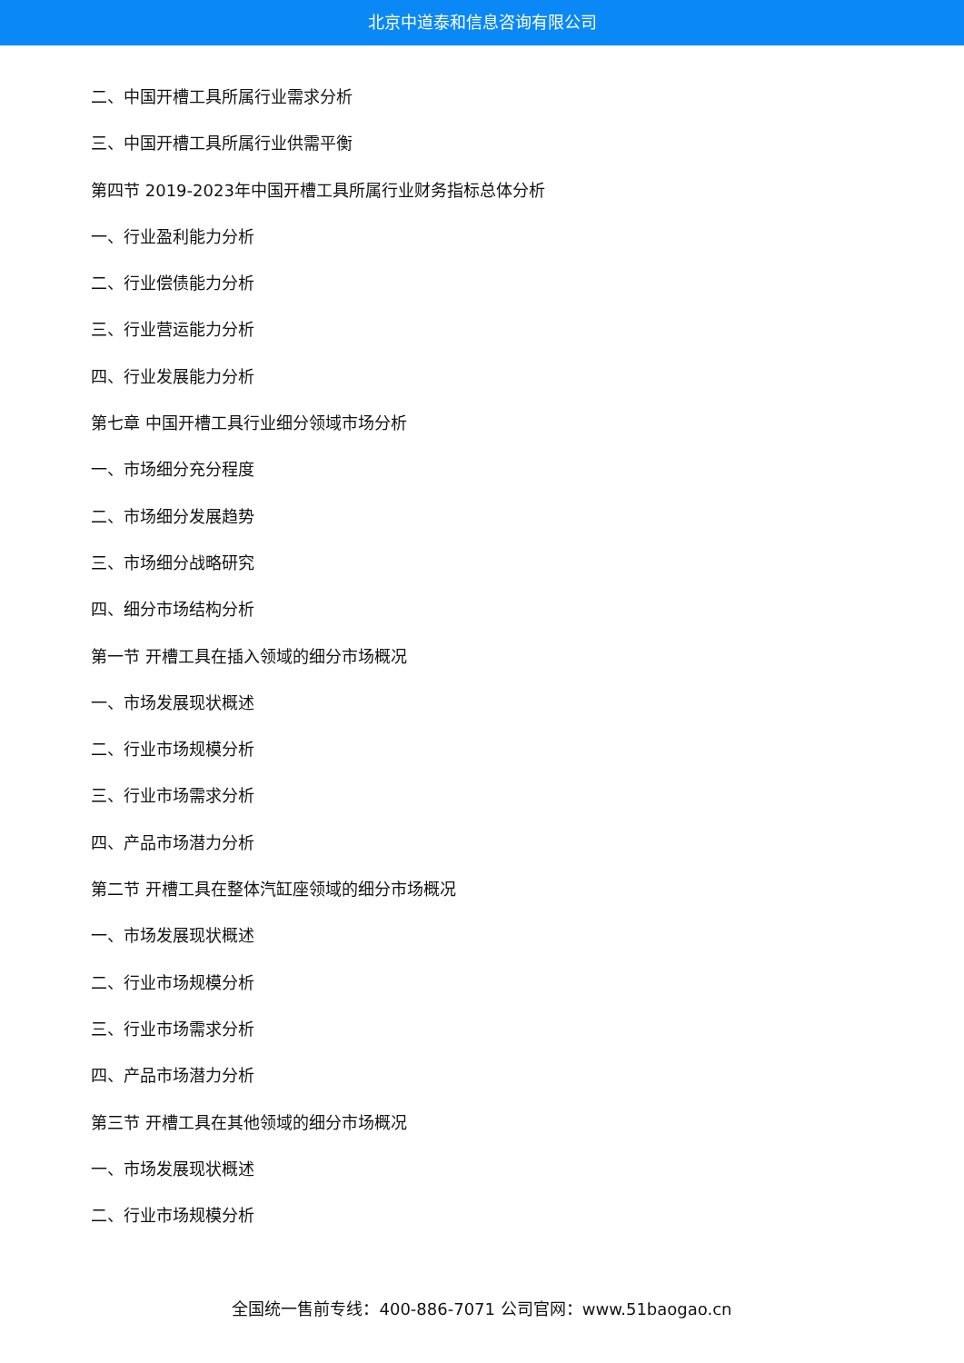北京中道泰和信息咨询有限公司
二、中国开槽工具所属行业需求分析
三、中国开槽工具所属行业供需平衡
第四节 2019-2023年中国开槽工具所属行业财务指标总体分析
一、行业盈利能力分析
二、行业偿债能力分析
三、行业营运能力分析
四、行业发展能力分析
第七章 中国开槽工具行业细分领域市场分析
一、市场细分充分程度
二、市场细分发展趋势
三、市场细分战略研究
四、细分市场结构分析
第一节 开槽工具在插入领域的细分市场概况
一、市场发展现状概述
二、行业市场规模分析
三、行业市场需求分析
四、产品市场潜力分析
第二节 开槽工具在整体汽缸座领域的细分市场概况
一、市场发展现状概述
二、行业市场规模分析
三、行业市场需求分析
四、产品市场潜力分析
第三节 开槽工具在其他领域的细分市场概况
一、市场发展现状概述
二、行业市场规模分析
全国统一售前专线：400-886-7071 公司官网：www.51baogao.cn